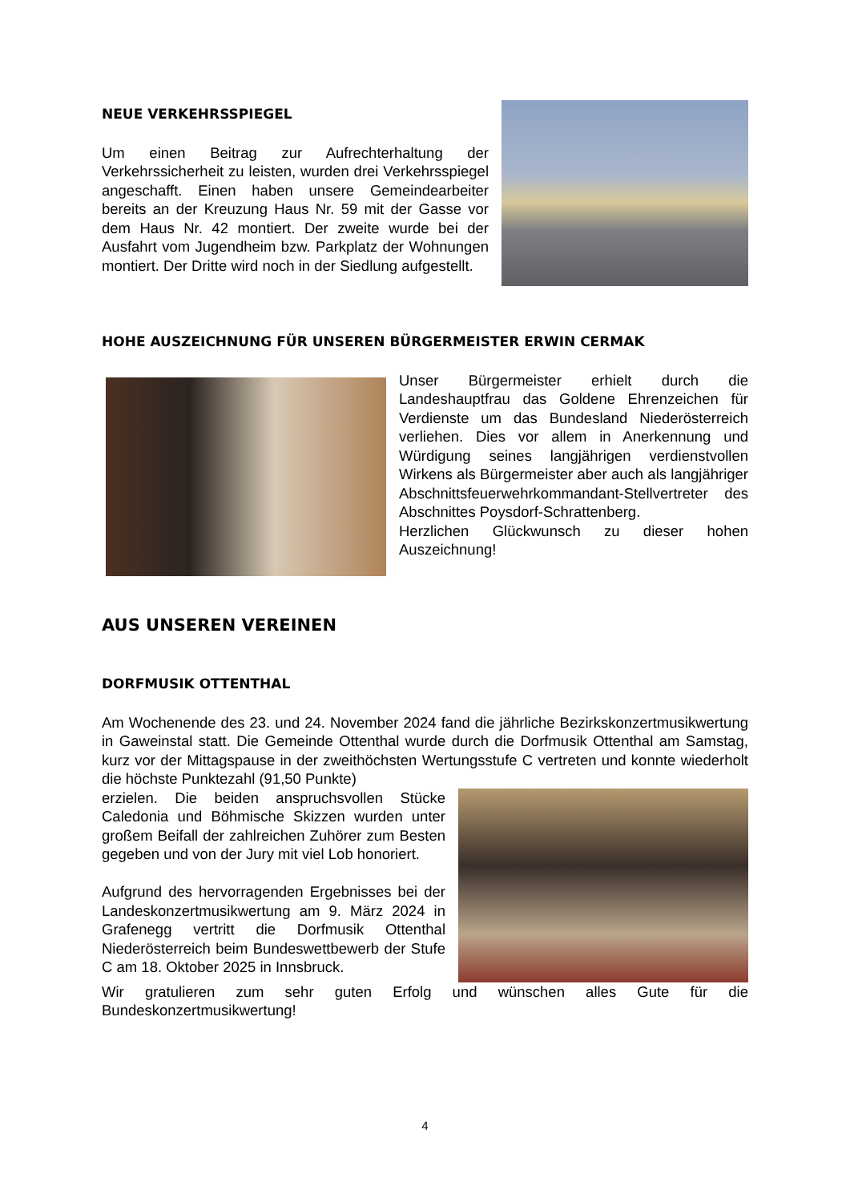NEUE VERKEHRSSPIEGEL
Um einen Beitrag zur Aufrechterhaltung der Verkehrssicherheit zu leisten, wurden drei Verkehrsspiegel angeschafft. Einen haben unsere Gemeindearbeiter bereits an der Kreuzung Haus Nr. 59 mit der Gasse vor dem Haus Nr. 42 montiert. Der zweite wurde bei der Ausfahrt vom Jugendheim bzw. Parkplatz der Wohnungen montiert. Der Dritte wird noch in der Siedlung aufgestellt.
HOHE AUSZEICHNUNG FÜR UNSEREN BÜRGERMEISTER ERWIN CERMAK
Unser Bürgermeister erhielt durch die Landeshauptfrau das Goldene Ehrenzeichen für Verdienste um das Bundesland Niederösterreich verliehen. Dies vor allem in Anerkennung und Würdigung seines langjährigen verdienstvollen Wirkens als Bürgermeister aber auch als langjähriger Abschnittsfeuerwehrkommandant-Stellvertreter des Abschnittes Poysdorf-Schrattenberg.
Herzlichen Glückwunsch zu dieser hohen Auszeichnung!
AUS UNSEREN VEREINEN
DORFMUSIK OTTENTHAL
Am Wochenende des 23. und 24. November 2024 fand die jährliche Bezirkskonzertmusikwertung in Gaweinstal statt. Die Gemeinde Ottenthal wurde durch die Dorfmusik Ottenthal am Samstag, kurz vor der Mittagspause in der zweithöchsten Wertungsstufe C vertreten und konnte wiederholt die höchste Punktezahl (91,50 Punkte)
erzielen. Die beiden anspruchsvollen Stücke Caledonia und Böhmische Skizzen wurden unter großem Beifall der zahlreichen Zuhörer zum Besten gegeben und von der Jury mit viel Lob honoriert.
Aufgrund des hervorragenden Ergebnisses bei der Landeskonzertmusikwertung am 9. März 2024 in Grafenegg vertritt die Dorfmusik Ottenthal Niederösterreich beim Bundeswettbewerb der Stufe C am 18. Oktober 2025 in Innsbruck.
Wir gratulieren zum sehr guten Erfolg und wünschen alles Gute für die Bundeskonzertmusikwertung!
4